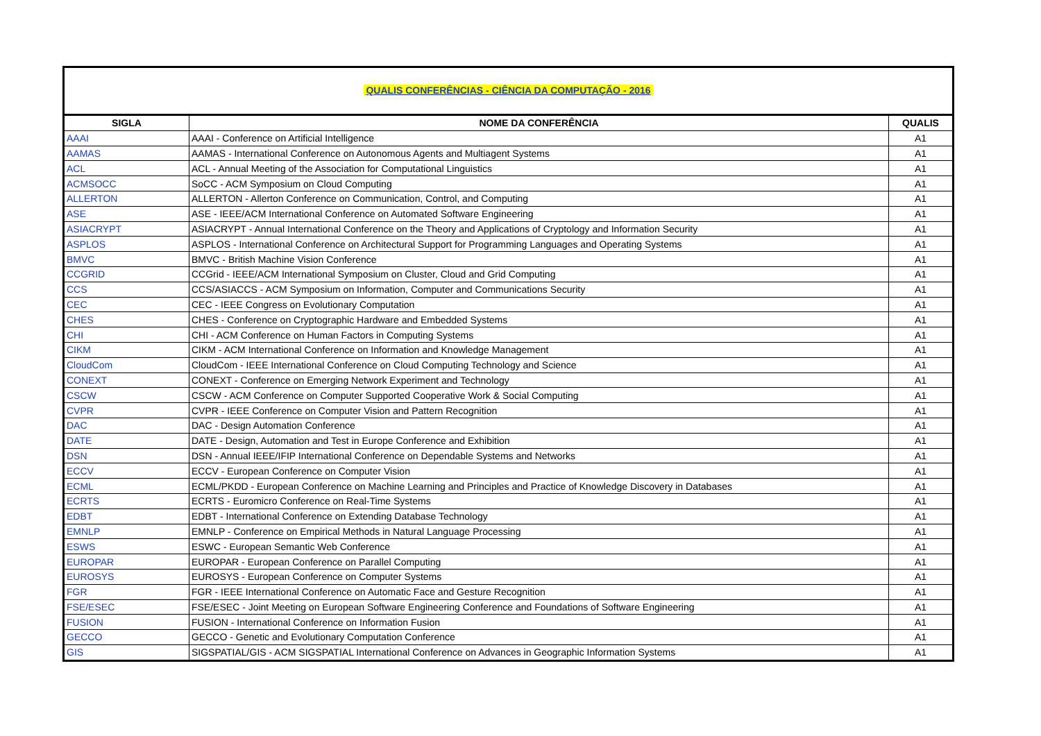QUALIS CONFERÊNCIAS - CIÊNCIA DA COMPUTAÇÃO - 2016
| SIGLA | NOME DA CONFERÊNCIA | QUALIS |
| --- | --- | --- |
| AAAI | AAAI - Conference on Artificial Intelligence | A1 |
| AAMAS | AAMAS - International Conference on Autonomous Agents and Multiagent Systems | A1 |
| ACL | ACL - Annual Meeting of the Association for Computational Linguistics | A1 |
| ACMSOCC | SoCC - ACM Symposium on Cloud Computing | A1 |
| ALLERTON | ALLERTON - Allerton Conference on Communication, Control, and Computing | A1 |
| ASE | ASE - IEEE/ACM International Conference on Automated Software Engineering | A1 |
| ASIACRYPT | ASIACRYPT - Annual International Conference on the Theory and Applications of Cryptology and Information Security | A1 |
| ASPLOS | ASPLOS - International Conference on Architectural Support for Programming Languages and Operating Systems | A1 |
| BMVC | BMVC - British Machine Vision Conference | A1 |
| CCGRID | CCGrid - IEEE/ACM International Symposium on Cluster, Cloud and Grid Computing | A1 |
| CCS | CCS/ASIACCS - ACM Symposium on Information, Computer and Communications Security | A1 |
| CEC | CEC - IEEE Congress on Evolutionary Computation | A1 |
| CHES | CHES - Conference on Cryptographic Hardware and Embedded Systems | A1 |
| CHI | CHI - ACM Conference on Human Factors in Computing Systems | A1 |
| CIKM | CIKM - ACM International Conference on Information and Knowledge Management | A1 |
| CloudCom | CloudCom - IEEE International Conference on Cloud Computing Technology and Science | A1 |
| CONEXT | CONEXT - Conference on Emerging Network Experiment and Technology | A1 |
| CSCW | CSCW - ACM Conference on Computer Supported Cooperative Work & Social Computing | A1 |
| CVPR | CVPR - IEEE Conference on Computer Vision and Pattern Recognition | A1 |
| DAC | DAC - Design Automation Conference | A1 |
| DATE | DATE - Design, Automation and Test in Europe Conference and Exhibition | A1 |
| DSN | DSN - Annual IEEE/IFIP International Conference on Dependable Systems and Networks | A1 |
| ECCV | ECCV - European Conference on Computer Vision | A1 |
| ECML | ECML/PKDD - European Conference on Machine Learning and Principles and Practice of Knowledge Discovery in Databases | A1 |
| ECRTS | ECRTS - Euromicro Conference on Real-Time Systems | A1 |
| EDBT | EDBT - International Conference on Extending Database Technology | A1 |
| EMNLP | EMNLP - Conference on Empirical Methods in Natural Language Processing | A1 |
| ESWS | ESWC - European Semantic Web Conference | A1 |
| EUROPAR | EUROPAR - European Conference on Parallel Computing | A1 |
| EUROSYS | EUROSYS - European Conference on Computer Systems | A1 |
| FGR | FGR - IEEE International Conference on Automatic Face and Gesture Recognition | A1 |
| FSE/ESEC | FSE/ESEC - Joint Meeting on European Software Engineering Conference and Foundations of Software Engineering | A1 |
| FUSION | FUSION - International Conference on Information Fusion | A1 |
| GECCO | GECCO - Genetic and Evolutionary Computation Conference | A1 |
| GIS | SIGSPATIAL/GIS - ACM SIGSPATIAL International Conference on Advances in Geographic Information Systems | A1 |